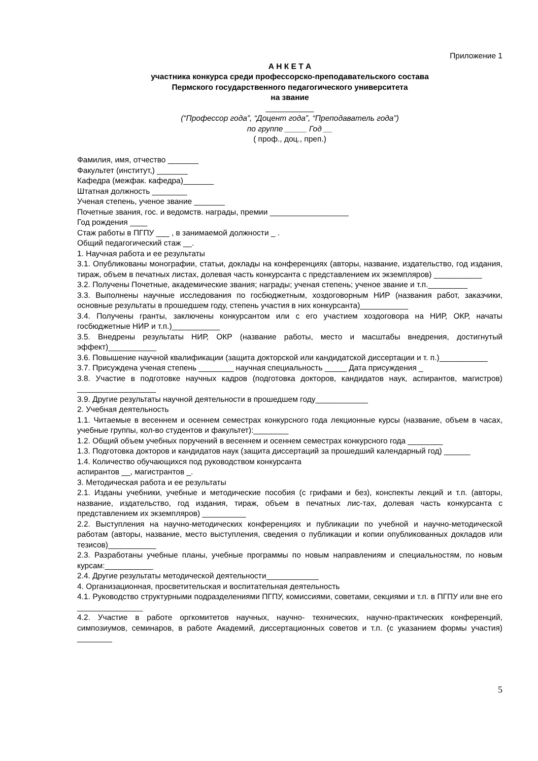Приложение 1
А Н К Е Т А
участника конкурса среди профессорско-преподавательского состава
Пермского государственного педагогического университета
на звание
___________
(“Профессор года”, “Доцент года”, “Преподаватель года”)
по группе _____ Год __
( проф., доц., преп.)
Фамилия, имя, отчество _______
Факультет (институт,) _______
Кафедра (межфак. кафедра)_______
Штатная должность ________
Ученая степень, ученое звание _______
Почетные звания, гос. и ведомств. награды, премии __________________
Год рождения ____
Стаж работы в ПГПУ ___ , в занимаемой должности _ .
Общий педагогический стаж __.
1. Научная работа и ее результаты
3.1. Опубликованы монографии, статьи, доклады на конференциях (авторы, название, издательство, год издания, тираж, объем в печатных листах, долевая часть конкурсанта с представлением их экземпляров) ___________
3.2. Получены Почетные, академические звания; награды; ученая степень; ученое звание и т.п._________
3.3. Выполнены научные исследования по госбюджетным, хоздоговорным НИР (названия работ, заказчики, основные результаты в прошедшем году, степень участия в них конкурсанта)___________
3.4. Получены гранты, заключены конкурсантом или с его участием хоздоговора на НИР, ОКР, начаты госбюджетные НИР и т.п.)___________
3.5. Внедрены результаты НИР, ОКР (название работы, место и масштабы внедрения, достигнутый эффект)___________
3.6. Повышение научной квалификации (защита докторской или кандидатской диссертации и т. п.)___________
3.7. Присуждена ученая степень ________ научная специальность _____ Дата присуждения _
3.8. Участие в подготовке научных кадров (подготовка докторов, кандидатов наук, аспирантов, магистров) __________________
3.9. Другие результаты научной деятельности в прошедшем году____________
2. Учебная деятельность
1.1. Читаемые в весеннем и осеннем семестрах конкурсного года лекционные курсы (название, объем в часах, учебные группы, кол-во студентов и факультет):________
1.2. Общий объем учебных поручений в весеннем и осеннем семестрах конкурсного года ________
1.3. Подготовка докторов и кандидатов наук (защита диссертаций за прошедший календарный год) ______
1.4. Количество обучающихся под руководством конкурсанта
аспирантов __, магистрантов _.
3. Методическая работа и ее результаты
2.1. Изданы учебники, учебные и методические пособия (с грифами и без), конспекты лекций и т.п. (авторы, название, издательство, год издания, тираж, объем в печатных лис-тах, долевая часть конкурсанта с представлением их экземпляров) __________
2.2. Выступления на научно-методических конференциях и публикации по учебной и научно-методической работам (авторы, название, место выступления, сведения о публикации и копии опубликованных докладов или тезисов)___________
2.3. Разработаны учебные планы, учебные программы по новым направлениям и специальностям, по новым курсам:___________
2.4. Другие результаты методической деятельности____________
4. Организационная, просветительская и воспитательная деятельность
4.1. Руководство структурными подразделениями ПГПУ, комиссиями, советами, секциями и т.п. в ПГПУ или вне его _______________
4.2. Участие в работе оргкомитетов научных, научно- технических, научно-практических конференций, симпозиумов, семинаров, в работе Академий, диссертационных советов и т.п. (с указанием формы участия) ________
5